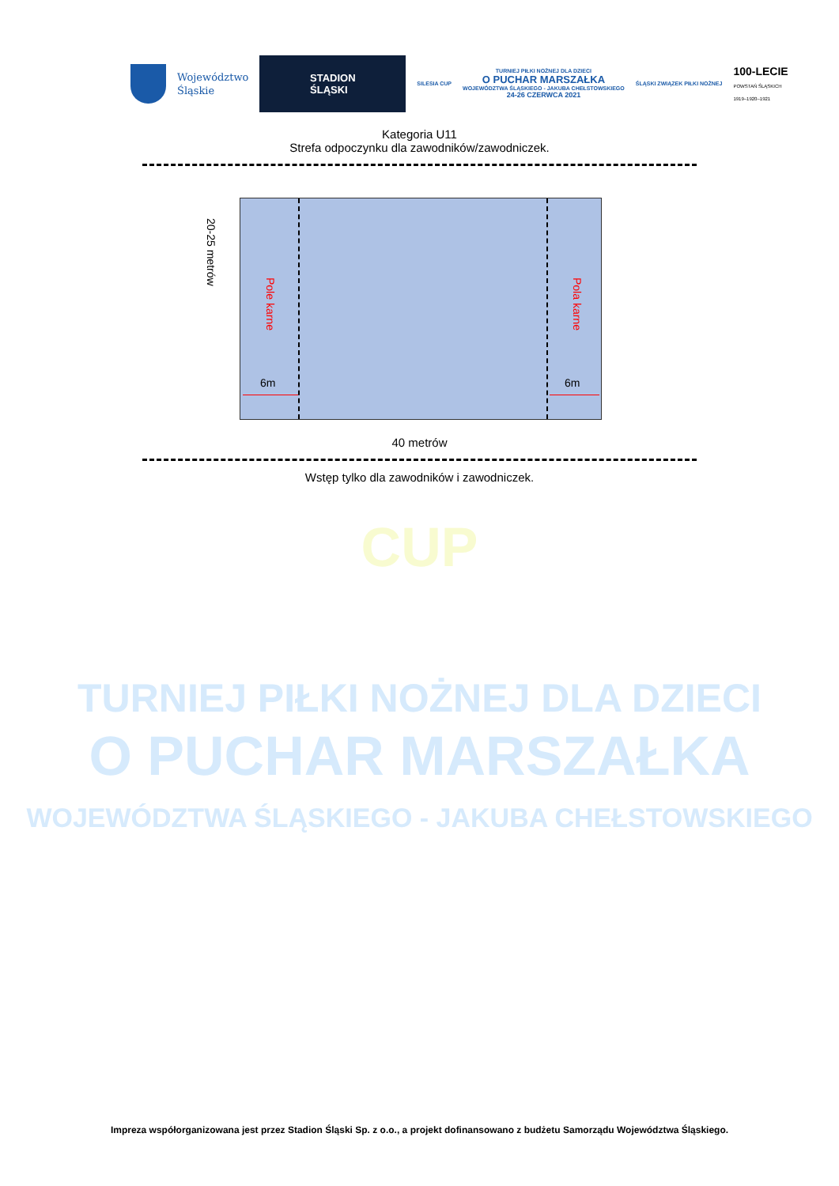Województwo
Śląskie
STADION
ŚLĄSKI
SILESIA CUP
TURNIEJ PIŁKI NOŻNEJ DLA DZIECI
O PUCHAR MARSZAŁKA
WOJEWÓDZTWA ŚLĄSKIEGO - JAKUBA CHEŁSTOWSKIEGO
24-26 CZERWCA 2021
ŚLĄSKI ZWIĄZEK PIŁKI NOŻNEJ
100-LECIE
POWSTAŃ ŚLĄSKICH
1919–1920–1921
Kategoria U11
Strefa odpoczynku dla zawodników/zawodniczek.
20-25 metrów
Pole karne
Pola karne
6m 6m
40 metrów
Wstęp tylko dla zawodników i zawodniczek.
CUP
TURNIEJ PIŁKI NOŻNEJ DLA DZIECI
O PUCHAR MARSZAŁKA
WOJEWÓDZTWA ŚLĄSKIEGO - JAKUBA CHEŁSTOWSKIEGO
Impreza współorganizowana jest przez Stadion Śląski Sp. z o.o., a projekt dofinansowano z budżetu Samorządu Województwa Śląskiego.